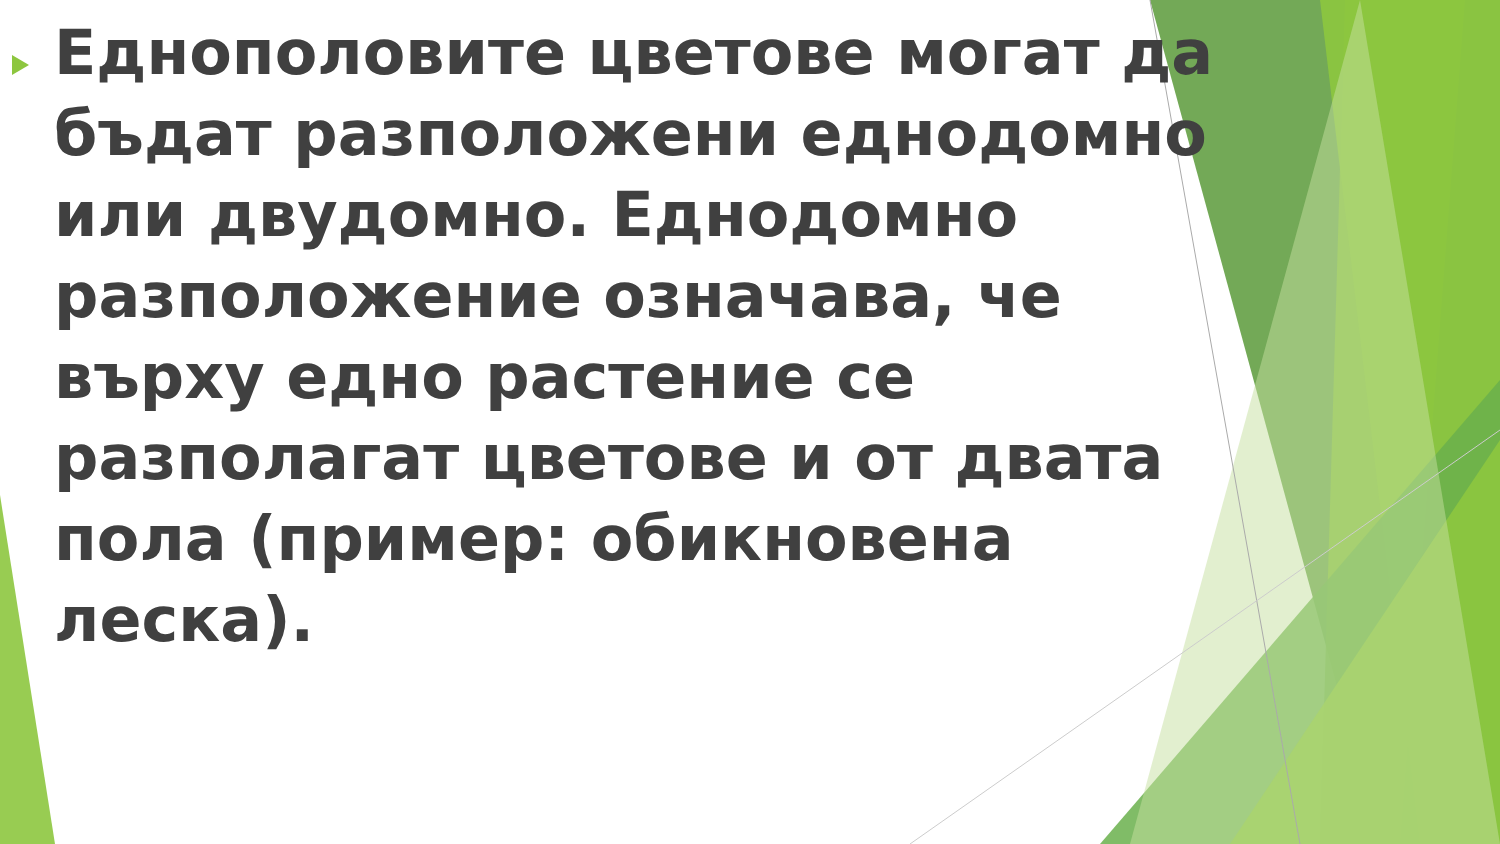Еднополовите цветове могат да бъдат разположени еднодомно или двудомно. Еднодомно разположение означава, че върху едно растение се разполагат цветове и от двата пола (пример: обикновена леска).